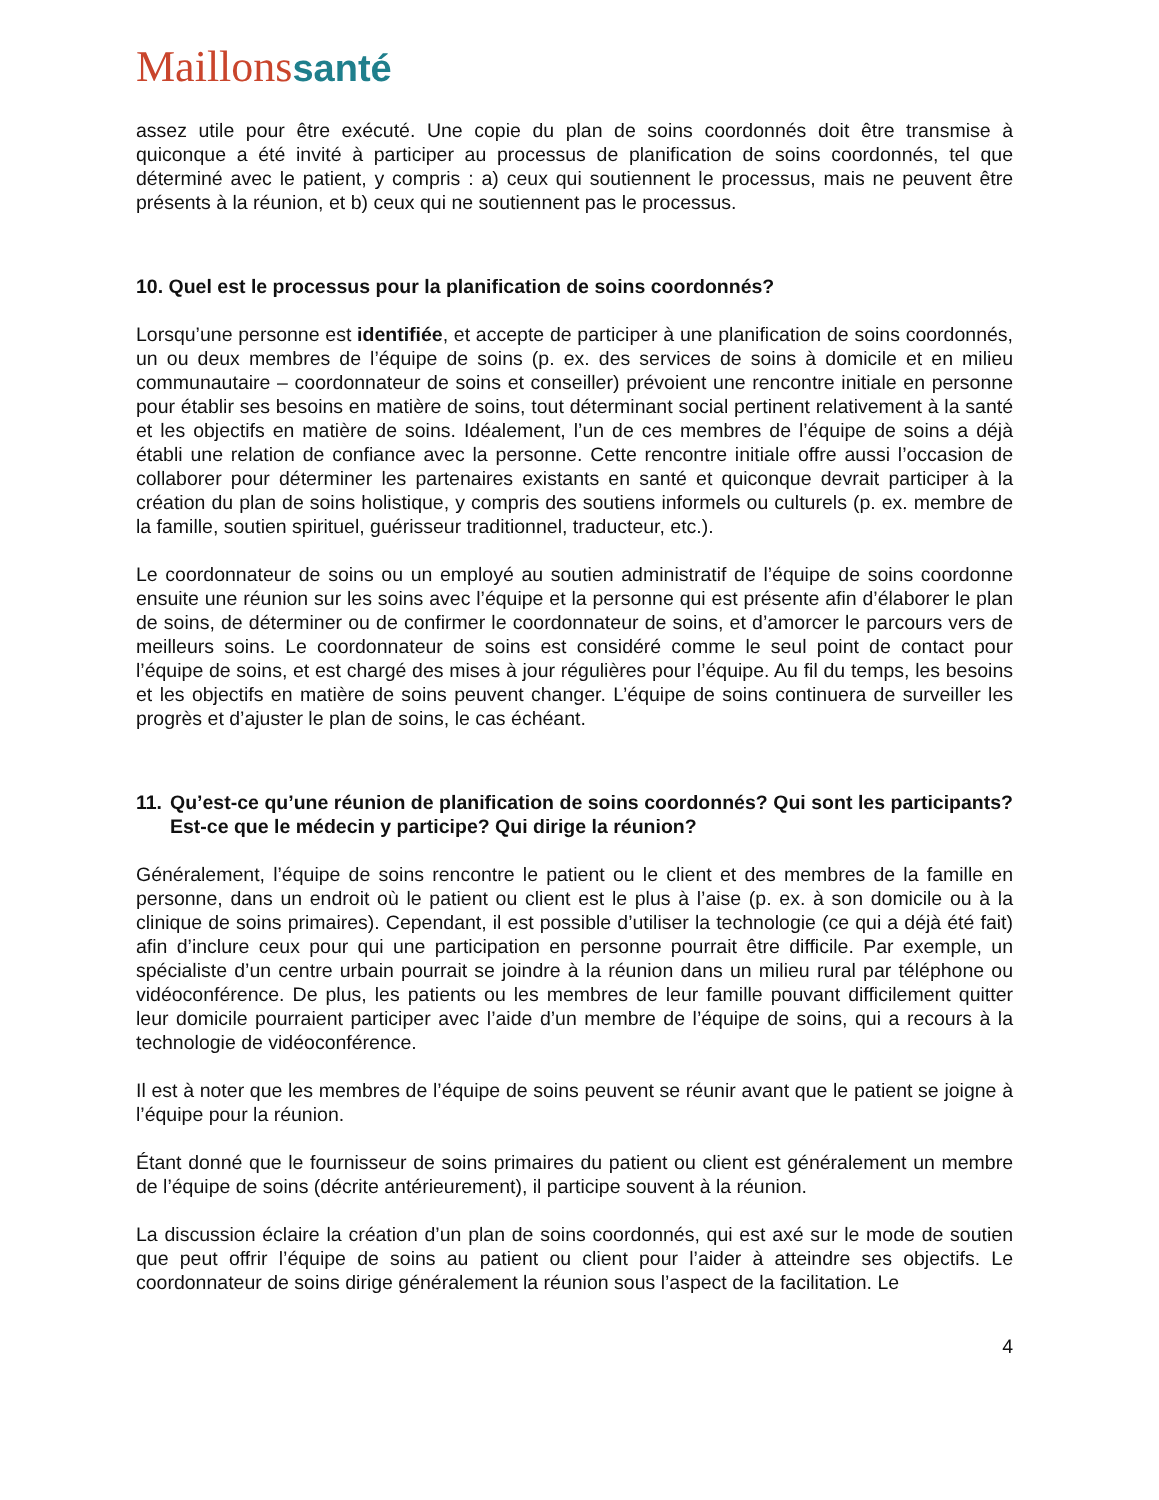Maillonssanté
assez utile pour être exécuté. Une copie du plan de soins coordonnés doit être transmise à quiconque a été invité à participer au processus de planification de soins coordonnés, tel que déterminé avec le patient, y compris : a) ceux qui soutiennent le processus, mais ne peuvent être présents à la réunion, et b) ceux qui ne soutiennent pas le processus.
10. Quel est le processus pour la planification de soins coordonnés?
Lorsqu’une personne est identifiée, et accepte de participer à une planification de soins coordonnés, un ou deux membres de l’équipe de soins (p. ex. des services de soins à domicile et en milieu communautaire – coordonnateur de soins et conseiller) prévoient une rencontre initiale en personne pour établir ses besoins en matière de soins, tout déterminant social pertinent relativement à la santé et les objectifs en matière de soins. Idéalement, l’un de ces membres de l’équipe de soins a déjà établi une relation de confiance avec la personne. Cette rencontre initiale offre aussi l’occasion de collaborer pour déterminer les partenaires existants en santé et quiconque devrait participer à la création du plan de soins holistique, y compris des soutiens informels ou culturels (p. ex. membre de la famille, soutien spirituel, guérisseur traditionnel, traducteur, etc.).
Le coordonnateur de soins ou un employé au soutien administratif de l’équipe de soins coordonne ensuite une réunion sur les soins avec l’équipe et la personne qui est présente afin d’élaborer le plan de soins, de déterminer ou de confirmer le coordonnateur de soins, et d’amorcer le parcours vers de meilleurs soins. Le coordonnateur de soins est considéré comme le seul point de contact pour l’équipe de soins, et est chargé des mises à jour régulières pour l’équipe. Au fil du temps, les besoins et les objectifs en matière de soins peuvent changer. L’équipe de soins continuera de surveiller les progrès et d’ajuster le plan de soins, le cas échéant.
11. Qu’est-ce qu’une réunion de planification de soins coordonnés? Qui sont les participants? Est-ce que le médecin y participe? Qui dirige la réunion?
Généralement, l’équipe de soins rencontre le patient ou le client et des membres de la famille en personne, dans un endroit où le patient ou client est le plus à l’aise (p. ex. à son domicile ou à la clinique de soins primaires). Cependant, il est possible d’utiliser la technologie (ce qui a déjà été fait) afin d’inclure ceux pour qui une participation en personne pourrait être difficile. Par exemple, un spécialiste d’un centre urbain pourrait se joindre à la réunion dans un milieu rural par téléphone ou vidéoconférence. De plus, les patients ou les membres de leur famille pouvant difficilement quitter leur domicile pourraient participer avec l’aide d’un membre de l’équipe de soins, qui a recours à la technologie de vidéoconférence.
Il est à noter que les membres de l’équipe de soins peuvent se réunir avant que le patient se joigne à l’équipe pour la réunion.
Étant donné que le fournisseur de soins primaires du patient ou client est généralement un membre de l’équipe de soins (décrite antérieurement), il participe souvent à la réunion.
La discussion éclaire la création d’un plan de soins coordonnés, qui est axé sur le mode de soutien que peut offrir l’équipe de soins au patient ou client pour l’aider à atteindre ses objectifs. Le coordonnateur de soins dirige généralement la réunion sous l’aspect de la facilitation. Le
4